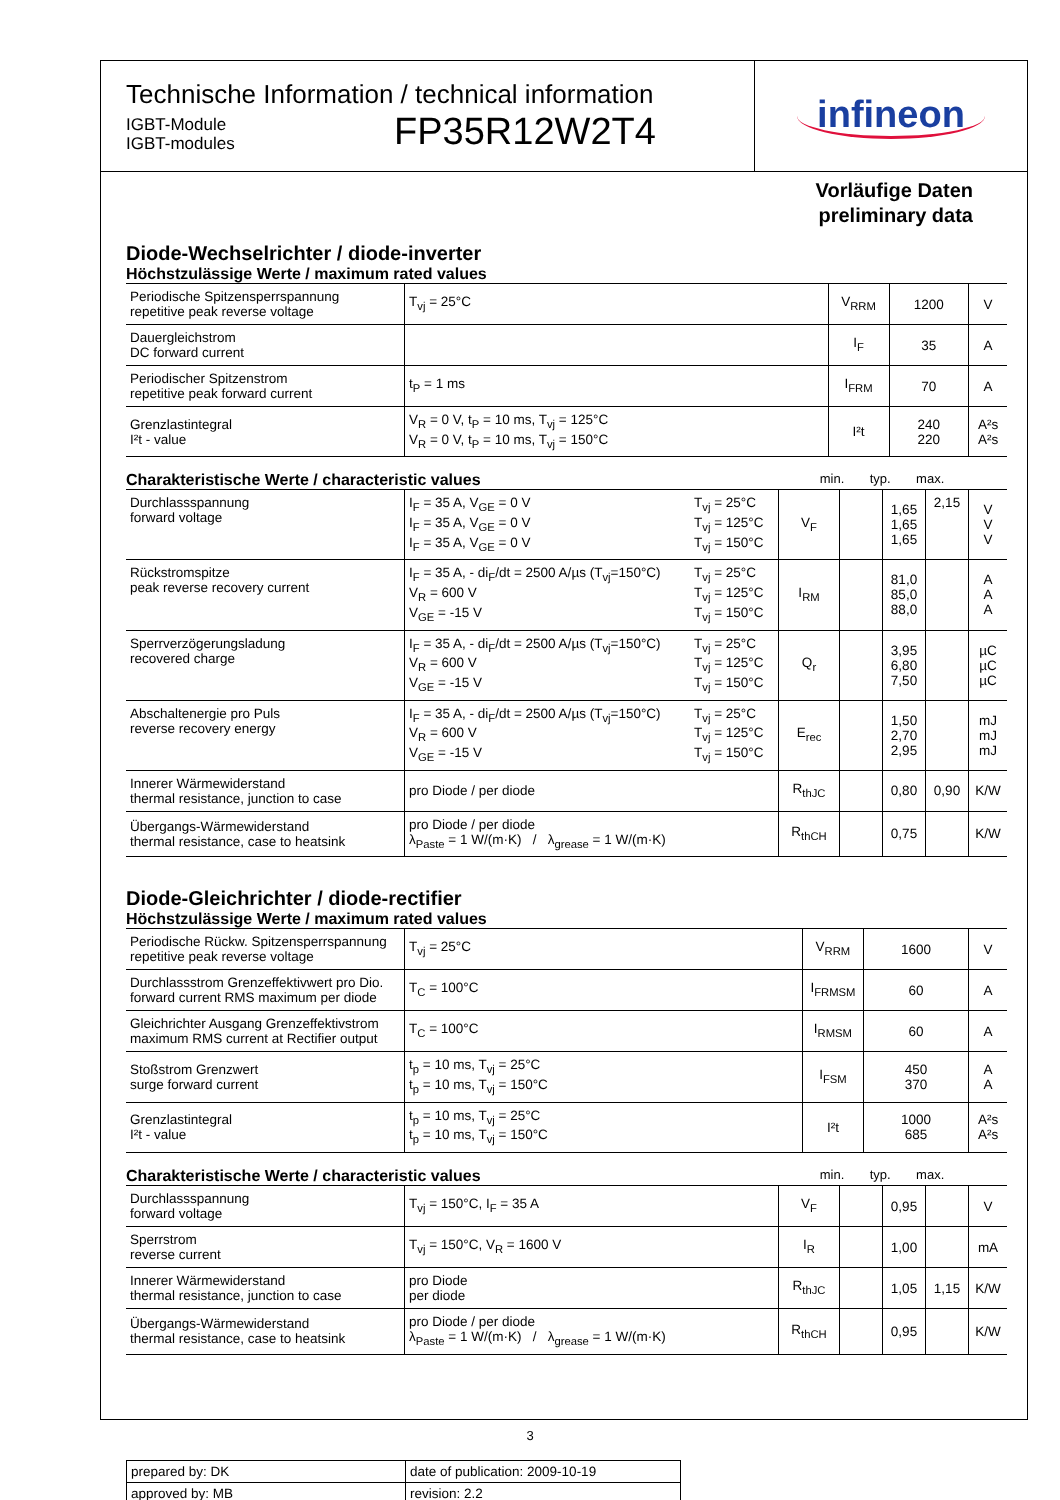Technische Information / technical information
IGBT-Module
IGBT-modules
FP35R12W2T4
infineon
Vorläufige Daten
preliminary data
Diode-Wechselrichter / diode-inverter
Höchstzulässige Werte / maximum rated values
| Periodische Spitzensperrspannung repetitive peak reverse voltage | T<sub>vj</sub> = 25°C | V<sub>RRM</sub> | 1200 | V |
| Dauergleichstrom DC forward current | | I<sub>F</sub> | 35 | A |
| Periodischer Spitzenstrom repetitive peak forward current | t<sub>P</sub> = 1 ms | I<sub>FRM</sub> | 70 | A |
| Grenzlastintegral I²t - value | V<sub>R</sub> = 0 V, t<sub>P</sub> = 10 ms, T<sub>vj</sub> = 125°C V<sub>R</sub> = 0 V, t<sub>P</sub> = 10 ms, T<sub>vj</sub> = 150°C | I²t | 240 220 | A²s A²s |
Charakteristische Werte / characteristic values min. typ. max.
| Durchlassspannung forward voltage | I<sub>F</sub> = 35 A, V<sub>GE</sub> = 0 V I<sub>F</sub> = 35 A, V<sub>GE</sub> = 0 V I<sub>F</sub> = 35 A, V<sub>GE</sub> = 0 V | T<sub>vj</sub> = 25°C T<sub>vj</sub> = 125°C T<sub>vj</sub> = 150°C | V<sub>F</sub> | | 1,65 1,65 1,65 | 2,15 | V V V |
| Rückstromspitze peak reverse recovery current | I<sub>F</sub> = 35 A, - di<sub>F</sub>/dt = 2500 A/µs (T<sub>vj</sub>=150°C) V<sub>R</sub> = 600 V V<sub>GE</sub> = -15 V | T<sub>vj</sub> = 25°C T<sub>vj</sub> = 125°C T<sub>vj</sub> = 150°C | I<sub>RM</sub> | | 81,0 85,0 88,0 | | A A A |
| Sperrverzögerungsladung recovered charge | I<sub>F</sub> = 35 A, - di<sub>F</sub>/dt = 2500 A/µs (T<sub>vj</sub>=150°C) V<sub>R</sub> = 600 V V<sub>GE</sub> = -15 V | T<sub>vj</sub> = 25°C T<sub>vj</sub> = 125°C T<sub>vj</sub> = 150°C | Q<sub>r</sub> | | 3,95 6,80 7,50 | | µC µC µC |
| Abschaltenergie pro Puls reverse recovery energy | I<sub>F</sub> = 35 A, - di<sub>F</sub>/dt = 2500 A/µs (T<sub>vj</sub>=150°C) V<sub>R</sub> = 600 V V<sub>GE</sub> = -15 V | T<sub>vj</sub> = 25°C T<sub>vj</sub> = 125°C T<sub>vj</sub> = 150°C | E<sub>rec</sub> | | 1,50 2,70 2,95 | | mJ mJ mJ |
| Innerer Wärmewiderstand thermal resistance, junction to case | pro Diode / per diode | | R<sub>thJC</sub> | | 0,80 | 0,90 | K/W |
| Übergangs-Wärmewiderstand thermal resistance, case to heatsink | pro Diode / per diode λ<sub>Paste</sub> = 1 W/(m·K) / λ<sub>grease</sub> = 1 W/(m·K) | | R<sub>thCH</sub> | | 0,75 | | K/W |
Diode-Gleichrichter / diode-rectifier
Höchstzulässige Werte / maximum rated values
| Periodische Rückw. Spitzensperrspannung repetitive peak reverse voltage | T<sub>vj</sub> = 25°C | V<sub>RRM</sub> | 1600 | V |
| Durchlassstrom Grenzeffektivwert pro Dio. forward current RMS maximum per diode | T<sub>C</sub> = 100°C | I<sub>FRMSM</sub> | 60 | A |
| Gleichrichter Ausgang Grenzeffektivstrom maximum RMS current at Rectifier output | T<sub>C</sub> = 100°C | I<sub>RMSM</sub> | 60 | A |
| Stoßstrom Grenzwert surge forward current | t<sub>p</sub> = 10 ms, T<sub>vj</sub> = 25°C t<sub>p</sub> = 10 ms, T<sub>vj</sub> = 150°C | I<sub>FSM</sub> | 450 370 | A A |
| Grenzlastintegral I²t - value | t<sub>p</sub> = 10 ms, T<sub>vj</sub> = 25°C t<sub>p</sub> = 10 ms, T<sub>vj</sub> = 150°C | I²t | 1000 685 | A²s A²s |
Charakteristische Werte / characteristic values min. typ. max.
| Durchlassspannung forward voltage | T<sub>vj</sub> = 150°C, I<sub>F</sub> = 35 A | V<sub>F</sub> | | 0,95 | | V |
| Sperrstrom reverse current | T<sub>vj</sub> = 150°C, V<sub>R</sub> = 1600 V | I<sub>R</sub> | | 1,00 | | mA |
| Innerer Wärmewiderstand thermal resistance, junction to case | pro Diode per diode | R<sub>thJC</sub> | | 1,05 | 1,15 | K/W |
| Übergangs-Wärmewiderstand thermal resistance, case to heatsink | pro Diode / per diode λ<sub>Paste</sub> = 1 W/(m·K) / λ<sub>grease</sub> = 1 W/(m·K) | R<sub>thCH</sub> | | 0,95 | | K/W |
| prepared by: DK | date of publication: 2009-10-19 |
| approved by: MB | revision: 2.2 |
3